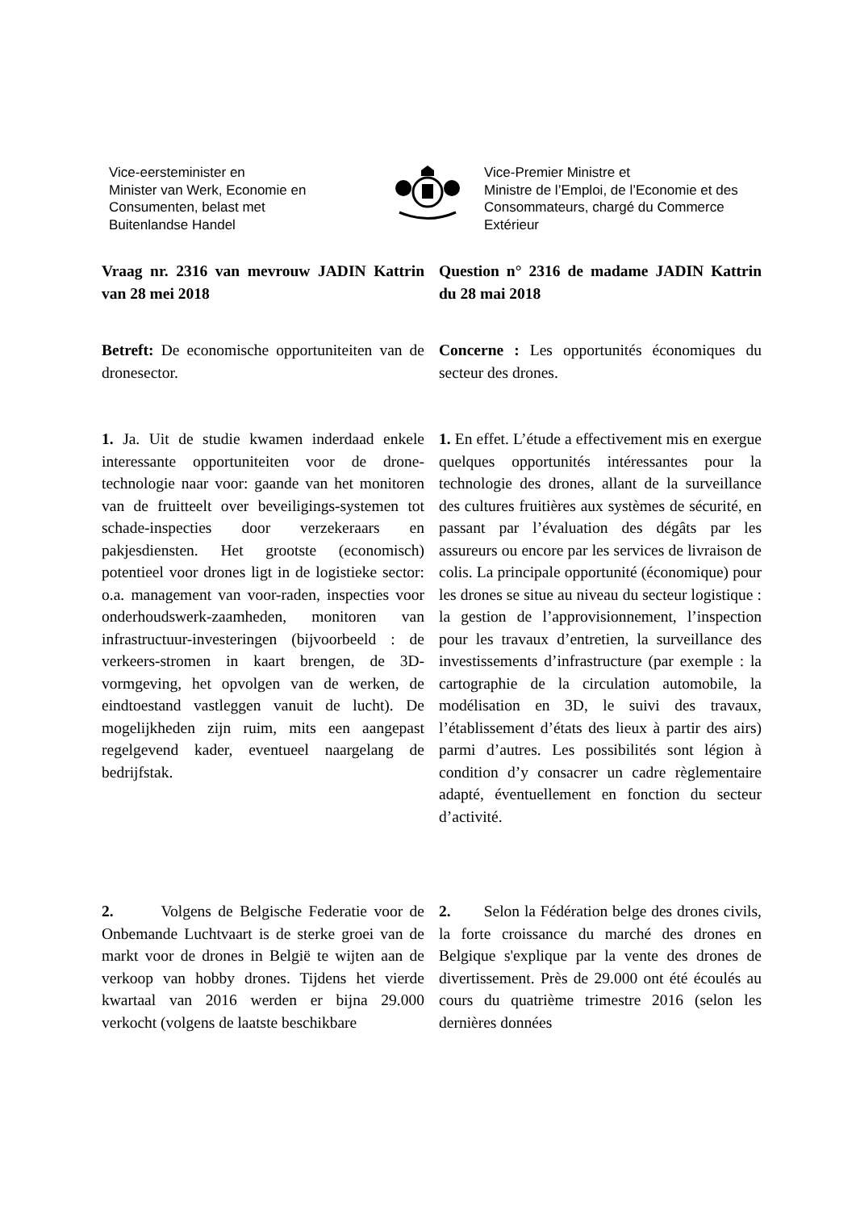Vice-eersteminister en
Minister van Werk, Economie en
Consumenten, belast met
Buitenlandse Handel
Vice-Premier Ministre et
Ministre de l’Emploi, de l’Economie et des Consommateurs, chargé du Commerce Extérieur
Vraag nr. 2316 van mevrouw JADIN Kattrin van 28 mei 2018
Question n° 2316 de madame JADIN Kattrin du 28 mai 2018
Betreft: De economische opportuniteiten van de dronesector.
Concerne : Les opportunités économiques du secteur des drones.
1. Ja. Uit de studie kwamen inderdaad enkele interessante opportuniteiten voor de drone-technologie naar voor: gaande van het monitoren van de fruitteelt over beveiligings-systemen tot schade-inspecties door verzekeraars en pakjesdiensten. Het grootste (economisch) potentieel voor drones ligt in de logistieke sector: o.a. management van voor-raden, inspecties voor onderhoudswerk-zaamheden, monitoren van infrastructuur-investeringen (bijvoorbeeld : de verkeers-stromen in kaart brengen, de 3D-vormgeving, het opvolgen van de werken, de eindtoestand vastleggen vanuit de lucht). De mogelijkheden zijn ruim, mits een aangepast regelgevend kader, eventueel naargelang de bedrijfstak.
1. En effet. L’étude a effectivement mis en exergue quelques opportunités intéressantes pour la technologie des drones, allant de la surveillance des cultures fruitières aux systèmes de sécurité, en passant par l’évaluation des dégâts par les assureurs ou encore par les services de livraison de colis. La principale opportunité (économique) pour les drones se situe au niveau du secteur logistique : la gestion de l’approvisionnement, l’inspection pour les travaux d’entretien, la surveillance des investissements d’infrastructure (par exemple : la cartographie de la circulation automobile, la modélisation en 3D, le suivi des travaux, l’établissement d’états des lieux à partir des airs) parmi d’autres. Les possibilités sont légion à condition d’y consacrer un cadre règlementaire adapté, éventuellement en fonction du secteur d’activité.
2. Volgens de Belgische Federatie voor de Onbemande Luchtvaart is de sterke groei van de markt voor de drones in België te wijten aan de verkoop van hobby drones. Tijdens het vierde kwartaal van 2016 werden er bijna 29.000 verkocht (volgens de laatste beschikbare
2. Selon la Fédération belge des drones civils, la forte croissance du marché des drones en Belgique s'explique par la vente des drones de divertissement. Près de 29.000 ont été écoulés au cours du quatrième trimestre 2016 (selon les dernières données